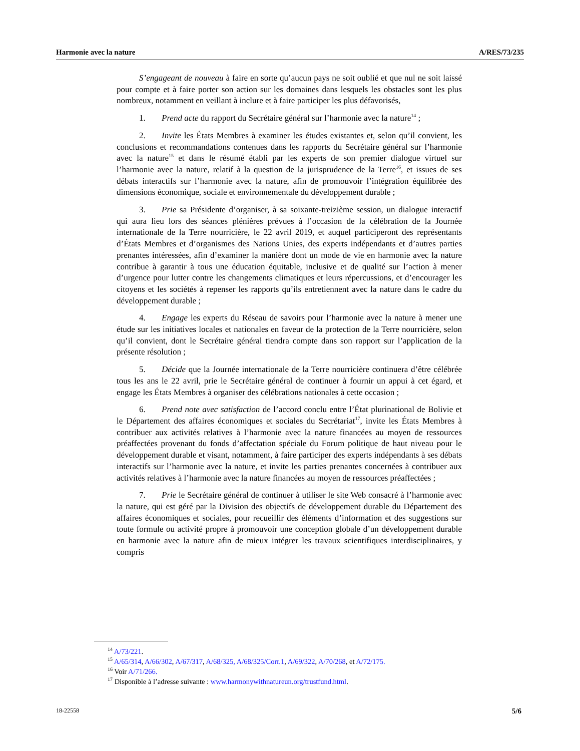Harmonie avec la nature A/RES/73/235
S’engageant de nouveau à faire en sorte qu’aucun pays ne soit oublié et que nul ne soit laissé pour compte et à faire porter son action sur les domaines dans lesquels les obstacles sont les plus nombreux, notamment en veillant à inclure et à faire participer les plus défavorisés,
1. Prend acte du rapport du Secrétaire général sur l’harmonie avec la nature<sup>14</sup> ;
2. Invite les États Membres à examiner les études existantes et, selon qu’il convient, les conclusions et recommandations contenues dans les rapports du Secrétaire général sur l’harmonie avec la nature<sup>15</sup> et dans le résumé établi par les experts de son premier dialogue virtuel sur l’harmonie avec la nature, relatif à la question de la jurisprudence de la Terre<sup>16</sup>, et issues de ses débats interactifs sur l’harmonie avec la nature, afin de promouvoir l’intégration équilibrée des dimensions économique, sociale et environnementale du développement durable ;
3. Prie sa Présidente d’organiser, à sa soixante-treizième session, un dialogue interactif qui aura lieu lors des séances plénières prévues à l’occasion de la célébration de la Journée internationale de la Terre nourricière, le 22 avril 2019, et auquel participeront des représentants d’États Membres et d’organismes des Nations Unies, des experts indépendants et d’autres parties prenantes intéressées, afin d’examiner la manière dont un mode de vie en harmonie avec la nature contribue à garantir à tous une éducation équitable, inclusive et de qualité sur l’action à mener d’urgence pour lutter contre les changements climatiques et leurs répercussions, et d’encourager les citoyens et les sociétés à repenser les rapports qu’ils entretiennent avec la nature dans le cadre du développement durable ;
4. Engage les experts du Réseau de savoirs pour l’harmonie avec la nature à mener une étude sur les initiatives locales et nationales en faveur de la protection de la Terre nourricière, selon qu’il convient, dont le Secrétaire général tiendra compte dans son rapport sur l’application de la présente résolution ;
5. Décide que la Journée internationale de la Terre nourricière continuera d’être célébrée tous les ans le 22 avril, prie le Secrétaire général de continuer à fournir un appui à cet égard, et engage les États Membres à organiser des célébrations nationales à cette occasion ;
6. Prend note avec satisfaction de l’accord conclu entre l’État plurinational de Bolivie et le Département des affaires économiques et sociales du Secrétariat<sup>17</sup>, invite les États Membres à contribuer aux activités relatives à l’harmonie avec la nature financées au moyen de ressources préaffectées provenant du fonds d’affectation spéciale du Forum politique de haut niveau pour le développement durable et visant, notamment, à faire participer des experts indépendants à ses débats interactifs sur l’harmonie avec la nature, et invite les parties prenantes concernées à contribuer aux activités relatives à l’harmonie avec la nature financées au moyen de ressources préaffectées ;
7. Prie le Secrétaire général de continuer à utiliser le site Web consacré à l’harmonie avec la nature, qui est géré par la Division des objectifs de développement durable du Département des affaires économiques et sociales, pour recueillir des éléments d’information et des suggestions sur toute formule ou activité propre à promouvoir une conception globale d’un développement durable en harmonie avec la nature afin de mieux intégrer les travaux scientifiques interdisciplinaires, y compris
<sup>14</sup> A/73/221.
<sup>15</sup> A/65/314, A/66/302, A/67/317, A/68/325, A/68/325/Corr.1, A/69/322, A/70/268, et A/72/175.
<sup>16</sup> Voir A/71/266.
<sup>17</sup> Disponible à l’adresse suivante : www.harmonywithnatureun.org/trustfund.html.
18-22558 5/6